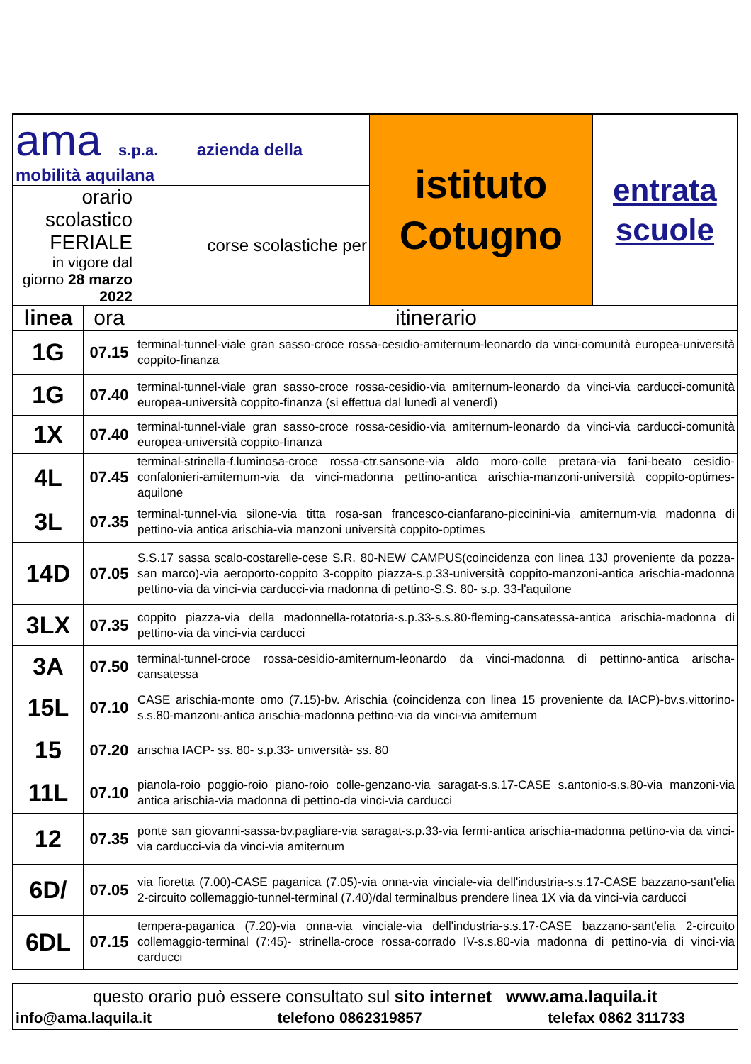| ama s.p.a. azienda della mobilità aquilana | | | istituto Cotugno | entrata scuole |
| orario scolastico FERIALE in vigore dal giorno 28 marzo 2022 | | corse scolastiche per | | |
| linea | ora | itinerario | | |
| 1G | 07.15 | terminal-tunnel-viale gran sasso-croce rossa-cesidio-amiternum-leonardo da vinci-comunità europea-università coppito-finanza | | |
| 1G | 07.40 | terminal-tunnel-viale gran sasso-croce rossa-cesidio-via amiternum-leonardo da vinci-via carducci-comunità europea-università coppito-finanza (si effettua dal lunedì al venerdì) | | |
| 1X | 07.40 | terminal-tunnel-viale gran sasso-croce rossa-cesidio-via amiternum-leonardo da vinci-via carducci-comunità europea-università coppito-finanza | | |
| 4L | 07.45 | terminal-strinella-f.luminosa-croce rossa-ctr.sansone-via aldo moro-colle pretara-via fani-beato cesidio-confalonieri-amiternum-via da vinci-madonna pettino-antica arischia-manzoni-università coppito-optimes-aquilone | | |
| 3L | 07.35 | terminal-tunnel-via silone-via titta rosa-san francesco-cianfarano-piccinini-via amiternum-via madonna di pettino-via antica arischia-via manzoni università coppito-optimes | | |
| 14D | 07.05 | S.S.17 sassa scalo-costarelle-cese S.R. 80-NEW CAMPUS(coincidenza con linea 13J proveniente da pozza-san marco)-via aeroporto-coppito 3-coppito piazza-s.p.33-università coppito-manzoni-antica arischia-madonna pettino-via da vinci-via carducci-via madonna di pettino-S.S. 80- s.p. 33-l'aquilone | | |
| 3LX | 07.35 | coppito piazza-via della madonnella-rotatoria-s.p.33-s.s.80-fleming-cansatessa-antica arischia-madonna di pettino-via da vinci-via carducci | | |
| 3A | 07.50 | terminal-tunnel-croce rossa-cesidio-amiternum-leonardo da vinci-madonna di pettinno-antica arischa-cansatessa | | |
| 15L | 07.10 | CASE arischia-monte omo (7.15)-bv. Arischia (coincidenza con linea 15 proveniente da IACP)-bv.s.vittorino-s.s.80-manzoni-antica arischia-madonna pettino-via da vinci-via amiternum | | |
| 15 | 07.20 | arischia IACP- ss. 80- s.p.33- università- ss. 80 | | |
| 11L | 07.10 | pianola-roio poggio-roio piano-roio colle-genzano-via saragat-s.s.17-CASE s.antonio-s.s.80-via manzoni-via antica arischia-via madonna di pettino-da vinci-via carducci | | |
| 12 | 07.35 | ponte san giovanni-sassa-bv.pagliare-via saragat-s.p.33-via fermi-antica arischia-madonna pettino-via da vinci-via carducci-via da vinci-via amiternum | | |
| 6D/ | 07.05 | via fioretta (7.00)-CASE paganica (7.05)-via onna-via vinciale-via dell'industria-s.s.17-CASE bazzano-sant'elia 2-circuito collemaggio-tunnel-terminal (7.40)/dal terminalbus prendere linea 1X via da vinci-via carducci | | |
| 6DL | 07.15 | tempera-paganica (7.20)-via onna-via vinciale-via dell'industria-s.s.17-CASE bazzano-sant'elia 2-circuito collemaggio-terminal (7:45)- strinella-croce rossa-corrado IV-s.s.80-via madonna di pettino-via di vinci-via carducci | | |
questo orario può essere consultato sul sito internet www.ama.laquila.it
info@ama.laquila.it telefono 0862319857 telefax 0862 311733